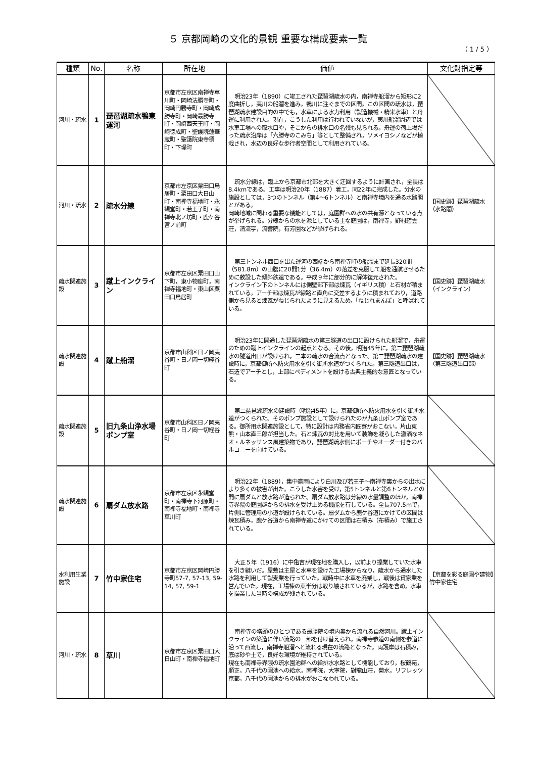５ 京都岡崎の文化的景観 重要な構成要素一覧
（ 1 / 5 ）
| 種類 | No. | 名称 | 所在地 | 価値 | 文化財指定等 |
| --- | --- | --- | --- | --- | --- |
| 河川・疏水 | 1 | 琵琶湖疏水鴨東運河 | 京都市左京区南禅寺草川町・岡崎法勝寺町・岡崎円勝寺町・岡崎成勝寺町・岡崎最勝寺町・岡崎西天王町・岡崎徳成町・聖護院蓮華蔵町・聖護院東寺領町・下堤町 | 明治23年（1890）に竣工された琵琶湖疏水の内，南禅寺船溜から矩形に2度曲折し，夷川の船溜を進み，鴨川に注ぐまでの区間。この区間の疏水は，琵琶湖疏水建設目的の中でも，水車による水力利用（製造機械・精米水車）と舟運に利用された。現在，こうした利用は行われていないが，夷川船溜周辺では水車工場への取水口や，そこからの排水口の名残も見られる。舟運の荷上場だった疏水沿岸は「六勝寺のこみち」等として整備され，ソメイヨシノなどが植栽され，水辺の良好な歩行者空間として利用されている。 | |
| 河川・疏水 | 2 | 疏水分線 | 京都市左京区粟田口鳥居町・粟田口大日山町・南禅寺福地町・永観堂町・若王子町・南禅寺北ノ坊町・鹿ケ谷宮ノ前町 | 疏水分線は，蹴上から京都市北部を大きく迂回するように計画され，全長は8.4kmである。工事は明治20年（1887）着工，同22年に完成した。分水の施設としては，3つのトンネル（第4～6トンネル）と南禅寺境内を通る水路閣とがある。 岡崎地域に関わる重要な機能としては，庭園群への水の共有源となっている点が挙げられる。分線からの水を源としている主な庭園は，南禅寺，野村碧雲荘，清流亭，流響院，有芳園などが挙げられる。 | 【国史跡】琵琶湖疏水（水路閣） |
| 疏水関連施設 | 3 | 蹴上インクライン | 京都市左京区粟田口山下町，東小物座町，南禅寺福地町・東山区粟田口鳥居町 | 第三トンネル西口を出た運河の西端から南禅寺町の船溜まで延長320間（581.8m）の山腹に20間1分（36.4m）の落差を克服して船を通航させるために敷設した傾斜鉄道である。平成９年に部分的に解体復元された。 インクライン下のトンネルには側壁部下部は煉瓦（イギリス積）と石材が積まれている。アーチ部は煉瓦が線路と直角に交差するように積まれており，道路側から見ると煉瓦がねじられたように見えるため，「ねじれまんぽ」と呼ばれている。 | 【国史跡】琵琶湖疏水（インクライン） |
| 疏水関連施設 | 4 | 蹴上船溜 | 京都市山科区日ノ岡夷谷町・日ノ岡一切経谷町 | 明治23年に開通した琵琶湖疏水の第三隧道の出口に設けられた船溜で，舟運のための蹴上インクラインの起点となる。その後，明治45年に，第二琵琶湖疏水の隧道出口が設けられ，二本の疏水の合流点となった。第二琵琶湖疏水の建設時に，京都御所へ防火用水を引く御所水道がつくられた。第三隧道出口は，石造でアーチとし，上部にペディメントを設ける古典主義的な意匠となっている。 | 【国史跡】琵琶湖疏水（第三隧道出口部） |
| 疏水関連施設 | 5 | 旧九条山浄水場ポンプ室 | 京都市山科区日ノ岡夷谷町・日ノ岡一切経谷町 | 第二琵琶湖疏水の建設時（明治45年）に，京都御所へ防火用水を引く御所水道がつくられた。そのポンプ施設として設けられたのが九条山ポンプ室である。御所用水関連施設として，特に設計は内務省内匠寮がおこない，片山東熊・山本直三郎が担当した。石と煉瓦の対比を用いて装飾を凝らした瀟洒なネオ・ルネッサンス風建築物であり，琵琶湖疏水側にポーチやオーダー付きのバルコニーを向けている。 | |
| 疏水関連施設 | 6 | 扇ダム放水路 | 京都市左京区永観堂町・南禅寺下河原町・南禅寺福地町・南禅寺草川町 | 明治22年（1889），集中豪雨により白川及び若王子～南禅寺裏からの出水により多くの被害が出た。こうした水害を受け，第5トンネルと第6トンネルとの間に扇ダムと放水路が造られた。扇ダム放水路は分線の水量調整のほか，南禅寺界隈の庭園群からの排水を受け止める機能を有している。全長707.5mで，片側に管理用の小道が設けられている。扇ダムから鹿ケ谷道にかけての区間は煉瓦積み，鹿ケ谷道から南禅寺道にかけての区間は石積み（布積み）で施工されている。 | |
| 水利用生業施設 | 7 | 竹中家住宅 | 京都市左京区岡崎円勝寺町57-7, 57-13, 59-14, 57, 59-1 | 大正５年（1916）に中亀吉が現在地を購入し，以前より操業していた水車を引き継いだ。屋敷は主屋と水車を設けた工場棟からなり，疏水から通水した水路を利用して製麦業を行っていた。戦時中に水車を廃業し，戦後は貸家業を営んでいた。現在，工場棟の東半分は取り壊されているが，水路を含め，水車を操業した当時の構成が残されている。 | 【京都を彩る庭園や建物】竹中家住宅 |
| 河川・疏水 | 8 | 草川 | 京都市左京区粟田口大日山町・南禅寺福地町 | 南禅寺の塔頭のひとつである最勝院の境内奥から流れる自然河川。蹴上インクラインの築造に伴い流路の一部を付け替えられ，南禅寺参道の南側を参道に沿って西流し，南禅寺船溜へと流れる現在の流路となった。両護岸は石積み，底は砂や土で，良好な環境が維持されている。 現在も南禅寺界隈の疏水園池群への給排水水路として機能しており，桜鶴苑，順正，八千代の園池への給水，南禅院，大寧院，對龍山荘，菊水，リフレッツ京都，八千代の園池からの排水がおこなわれている。 | |